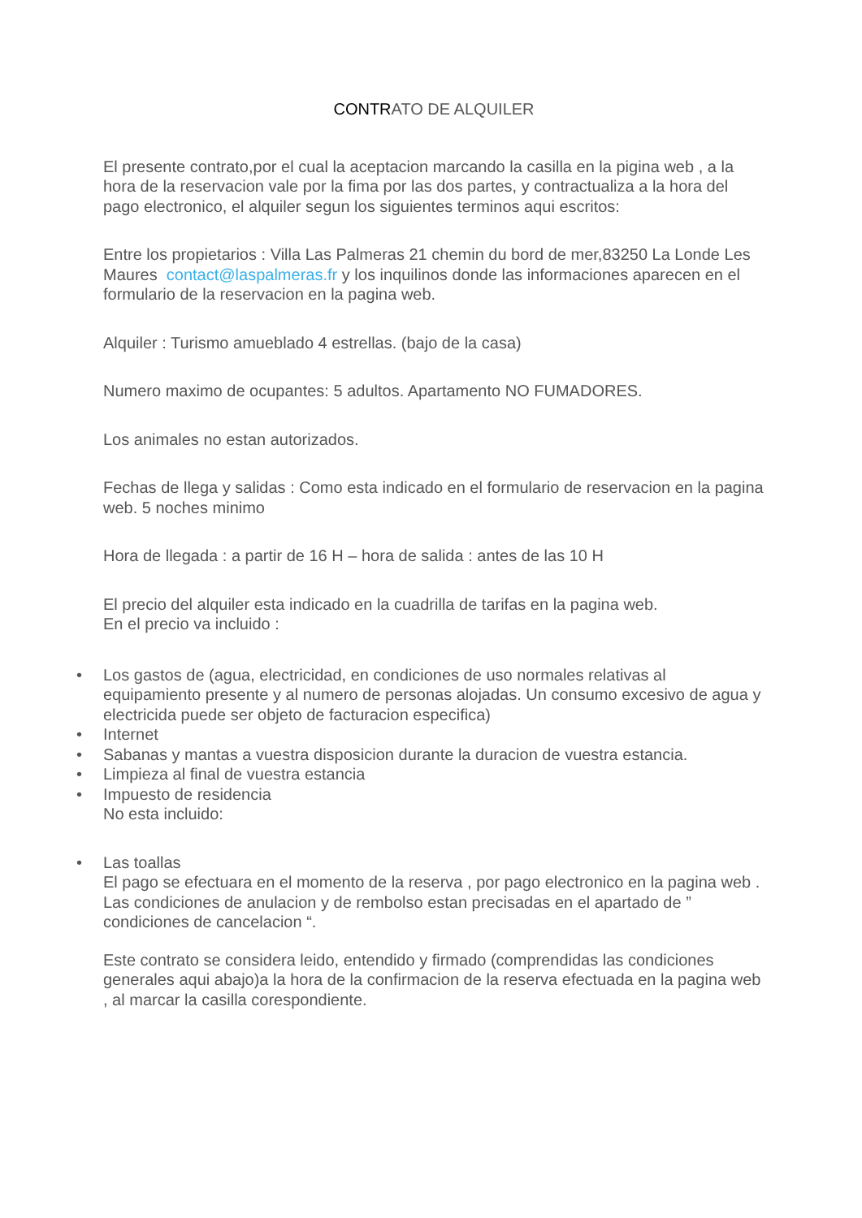CONTRATO DE ALQUILER
El presente contrato,por el cual la aceptacion marcando la casilla en la pigina web , a la hora de la reservacion vale por la fima por las dos partes, y contractualiza a la hora del pago electronico, el alquiler segun los siguientes terminos aqui escritos:
Entre los propietarios : Villa Las Palmeras 21 chemin du bord de mer,83250 La Londe Les Maures contact@laspalmeras.fr y los inquilinos donde las informaciones aparecen en el formulario de la reservacion en la pagina web.
Alquiler : Turismo amueblado 4 estrellas. (bajo de la casa)
Numero maximo de ocupantes: 5 adultos. Apartamento NO FUMADORES.
Los animales no estan autorizados.
Fechas de llega y salidas : Como esta indicado en el formulario de reservacion en la pagina web. 5 noches minimo
Hora de llegada : a partir de 16 H – hora de salida : antes de las 10 H
El precio del alquiler esta indicado en la cuadrilla de tarifas en la pagina web.
En el precio va incluido :
• Los gastos de (agua, electricidad, en condiciones de uso normales relativas al equipamiento presente y al numero de personas alojadas. Un consumo excesivo de agua y electricida puede ser objeto de facturacion especifica)
• Internet
• Sabanas y mantas a vuestra disposicion durante la duracion de vuestra estancia.
• Limpieza al final de vuestra estancia
• Impuesto de residencia
No esta incluido:
• Las toallas
El pago se efectuara en el momento de la reserva , por pago electronico en la pagina web . Las condiciones de anulacion y de rembolso estan precisadas en el apartado de ” condiciones de cancelacion “.
Este contrato se considera leido, entendido y firmado (comprendidas las condiciones generales aqui abajo)a la hora de la confirmacion de la reserva efectuada en la pagina web , al marcar la casilla corespondiente.